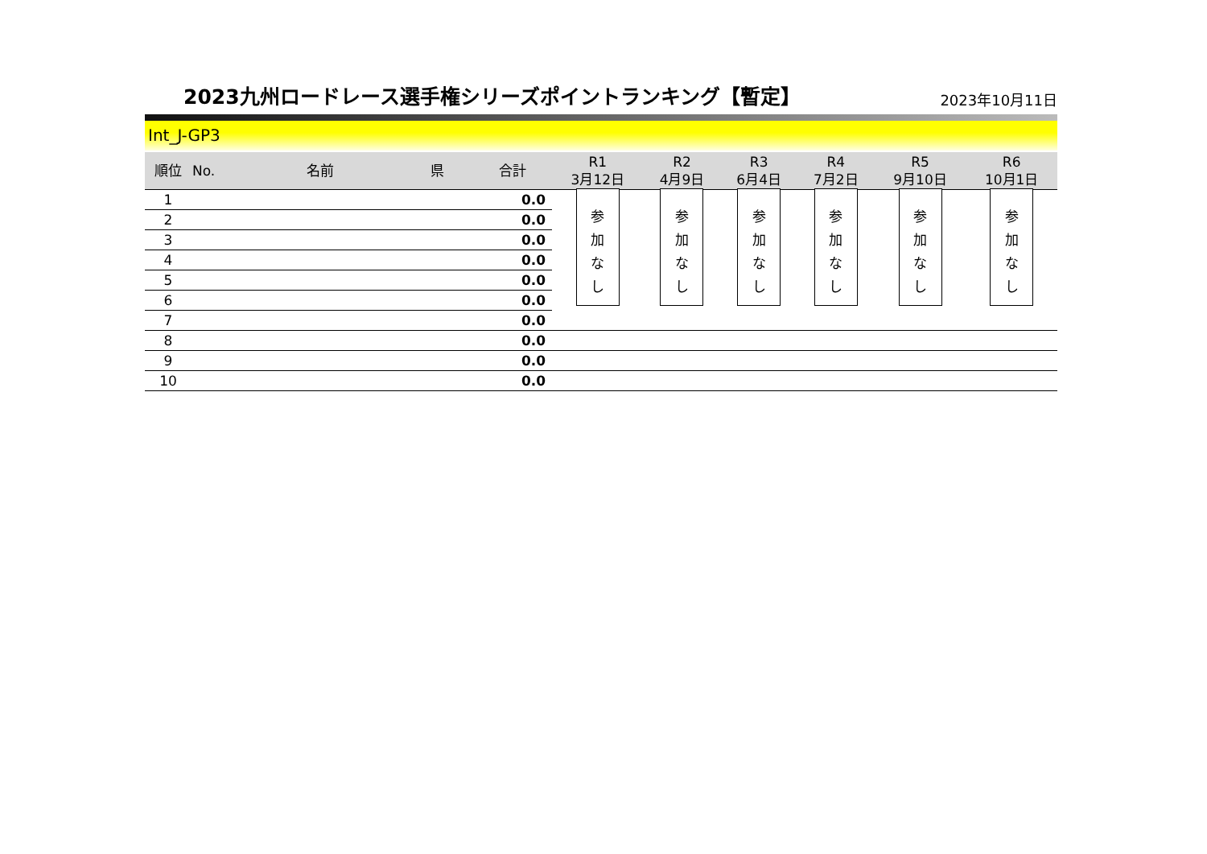2023九州ロードレース選手権シリーズポイントランキング【暫定】
2023年10月11日
Int_J-GP3
| 順位 | No. | 名前 | 県 | 合計 | R1 3月12日 | R2 4月9日 | R3 6月4日 | R4 7月2日 | R5 9月10日 | R6 10月1日 |
| --- | --- | --- | --- | --- | --- | --- | --- | --- | --- | --- |
| 1 | | | | 0.0 | 参 加 な し | 参 加 な し | 参 加 な し | 参 加 な し | 参 加 な し | 参 加 な し |
| 2 | | | | 0.0 | | | | | | |
| 3 | | | | 0.0 | | | | | | |
| 4 | | | | 0.0 | | | | | | |
| 5 | | | | 0.0 | | | | | | |
| 6 | | | | 0.0 | | | | | | |
| 7 | | | | 0.0 | | | | | | |
| 8 | | | | 0.0 | | | | | | |
| 9 | | | | 0.0 | | | | | | |
| 10 | | | | 0.0 | | | | | | |